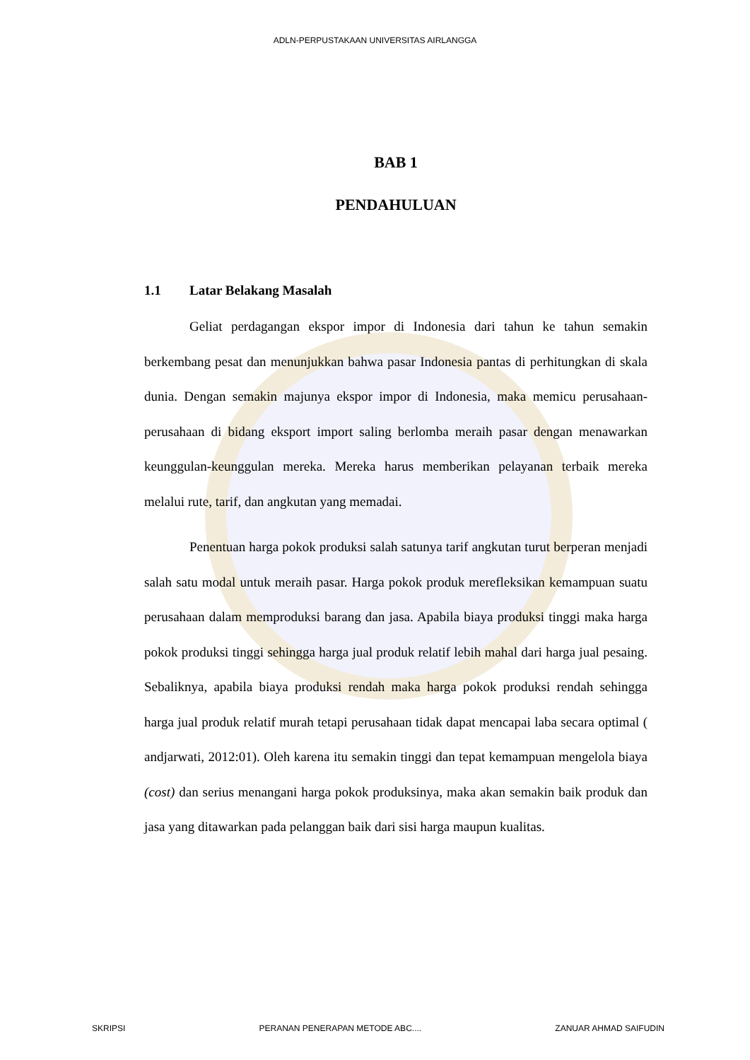ADLN-PERPUSTAKAAN UNIVERSITAS AIRLANGGA
BAB 1
PENDAHULUAN
1.1 Latar Belakang Masalah
Geliat perdagangan ekspor impor di Indonesia dari tahun ke tahun semakin berkembang pesat dan menunjukkan bahwa pasar Indonesia pantas di perhitungkan di skala dunia. Dengan semakin majunya ekspor impor di Indonesia, maka memicu perusahaan-perusahaan di bidang eksport import saling berlomba meraih pasar dengan menawarkan keunggulan-keunggulan mereka. Mereka harus memberikan pelayanan terbaik mereka melalui rute, tarif, dan angkutan yang memadai.
Penentuan harga pokok produksi salah satunya tarif angkutan turut berperan menjadi salah satu modal untuk meraih pasar. Harga pokok produk merefleksikan kemampuan suatu perusahaan dalam memproduksi barang dan jasa. Apabila biaya produksi tinggi maka harga pokok produksi tinggi sehingga harga jual produk relatif lebih mahal dari harga jual pesaing. Sebaliknya, apabila biaya produksi rendah maka harga pokok produksi rendah sehingga harga jual produk relatif murah tetapi perusahaan tidak dapat mencapai laba secara optimal ( andjarwati, 2012:01). Oleh karena itu semakin tinggi dan tepat kemampuan mengelola biaya (cost) dan serius menangani harga pokok produksinya, maka akan semakin baik produk dan jasa yang ditawarkan pada pelanggan baik dari sisi harga maupun kualitas.
SKRIPSI PERANAN PENERAPAN METODE ABC.... ZANUAR AHMAD SAIFUDIN